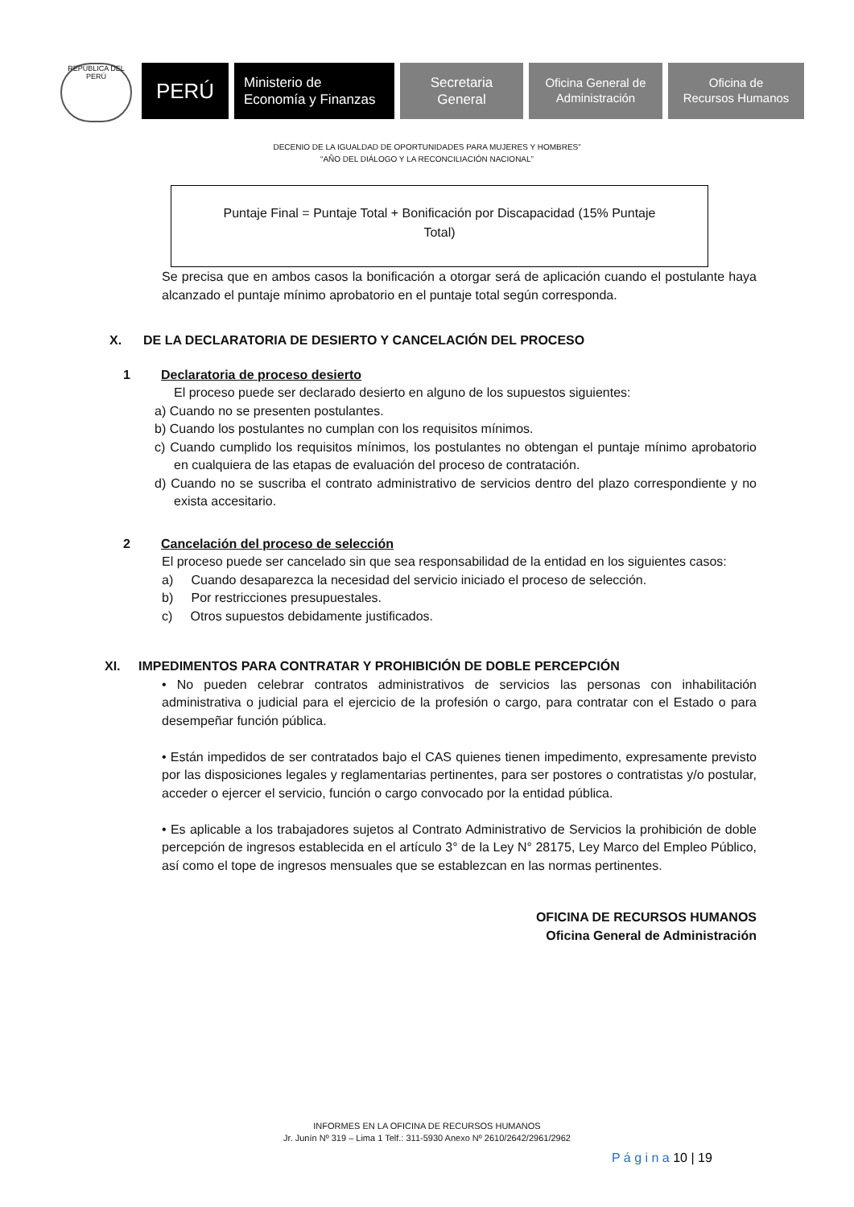REPÚBLICA DEL PERÚ
PERÚ
Ministerio de
Economía y Finanzas
Secretaria
General
Oficina General de
Administración
Oficina de
Recursos Humanos
DECENIO DE LA IGUALDAD DE OPORTUNIDADES PARA MUJERES Y HOMBRES”
“AÑO DEL DIÁLOGO Y LA RECONCILIACIÓN NACIONAL”
Puntaje Final = Puntaje Total + Bonificación por Discapacidad (15% Puntaje
Total)
Se precisa que en ambos casos la bonificación a otorgar será de aplicación cuando el postulante haya alcanzado el puntaje mínimo aprobatorio en el puntaje total según corresponda.
X. DE LA DECLARATORIA DE DESIERTO Y CANCELACIÓN DEL PROCESO
1 Declaratoria de proceso desierto
El proceso puede ser declarado desierto en alguno de los supuestos siguientes:
a) Cuando no se presenten postulantes.
b) Cuando los postulantes no cumplan con los requisitos mínimos.
c) Cuando cumplido los requisitos mínimos, los postulantes no obtengan el puntaje mínimo aprobatorio en cualquiera de las etapas de evaluación del proceso de contratación.
d) Cuando no se suscriba el contrato administrativo de servicios dentro del plazo correspondiente y no exista accesitario.
2 Cancelación del proceso de selección
El proceso puede ser cancelado sin que sea responsabilidad de la entidad en los siguientes casos:
a) Cuando desaparezca la necesidad del servicio iniciado el proceso de selección.
b) Por restricciones presupuestales.
c) Otros supuestos debidamente justificados.
XI. IMPEDIMENTOS PARA CONTRATAR Y PROHIBICIÓN DE DOBLE PERCEPCIÓN
• No pueden celebrar contratos administrativos de servicios las personas con inhabilitación administrativa o judicial para el ejercicio de la profesión o cargo, para contratar con el Estado o para desempeñar función pública.
• Están impedidos de ser contratados bajo el CAS quienes tienen impedimento, expresamente previsto por las disposiciones legales y reglamentarias pertinentes, para ser postores o contratistas y/o postular, acceder o ejercer el servicio, función o cargo convocado por la entidad pública.
• Es aplicable a los trabajadores sujetos al Contrato Administrativo de Servicios la prohibición de doble percepción de ingresos establecida en el artículo 3° de la Ley N° 28175, Ley Marco del Empleo Público, así como el tope de ingresos mensuales que se establezcan en las normas pertinentes.
OFICINA DE RECURSOS HUMANOS
Oficina General de Administración
INFORMES EN LA OFICINA DE RECURSOS HUMANOS
Jr. Junín Nº 319 – Lima 1 Telf.: 311-5930 Anexo Nº 2610/2642/2961/2962
P á g i n a 10 | 19